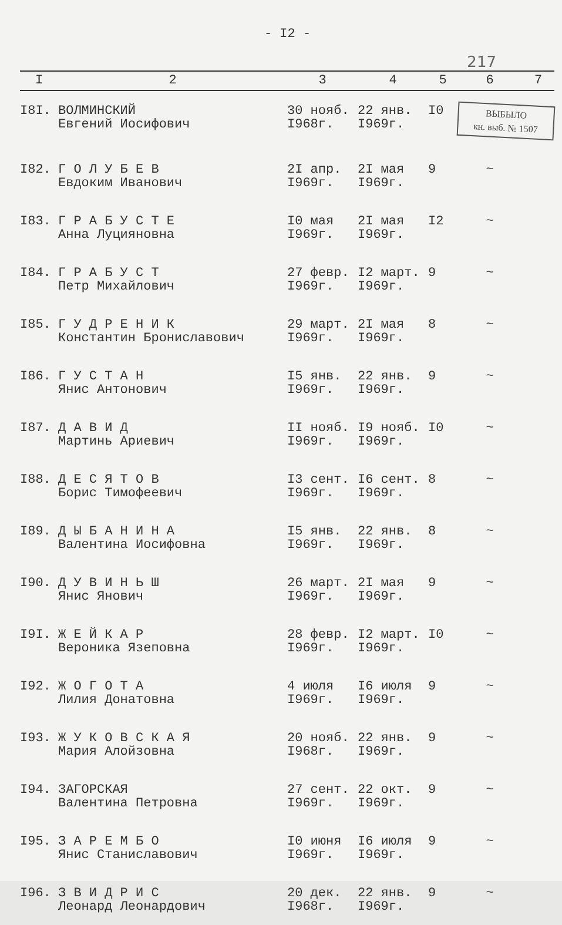- I2 -
217
| I | 2 | 3 | 4 | 5 | 6 | 7 |
| --- | --- | --- | --- | --- | --- | --- |
| I8I. | ВОЛМИНСКИЙ Евгений Иосифович | 30 нояб. I968г. | 22 янв. I969г. | I0 | ВЫБЫЛО кн. выб. № 1507 | |
| I82. | Г О Л У Б Е В Евдоким Иванович | 2I апр. I969г. | 2I мая I969г. | 9 | ~ | |
| I83. | Г Р А Б У С Т Е Анна Луцияновна | I0 мая I969г. | 2I мая I969г. | I2 | ~ | |
| I84. | Г Р А Б У С Т Петр Михайлович | 27 февр. I969г. | I2 март. I969г. | 9 | ~ | |
| I85. | Г У Д Р Е Н И К Константин Брониславович | 29 март. I969г. | 2I мая I969г. | 8 | ~ | |
| I86. | Г У С Т А Н Янис Антонович | I5 янв. I969г. | 22 янв. I969г. | 9 | ~ | |
| I87. | Д А В И Д Мартинь Ариевич | II нояб. I969г. | I9 нояб. I969г. | I0 | ~ | |
| I88. | Д Е С Я Т О В Борис Тимофеевич | I3 сент. I969г. | I6 сент. I969г. | 8 | ~ | |
| I89. | Д Ы Б А Н И Н А Валентина Иосифовна | I5 янв. I969г. | 22 янв. I969г. | 8 | ~ | |
| I90. | Д У В И Н Ь Ш Янис Янович | 26 март. I969г. | 2I мая I969г. | 9 | ~ | |
| I9I. | Ж Е Й К А Р Вероника Язеповна | 28 февр. I969г. | I2 март. I969г. | I0 | ~ | |
| I92. | Ж О Г О Т А Лилия Донатовна | 4 июля I969г. | I6 июля I969г. | 9 | ~ | |
| I93. | Ж У К О В С К А Я Мария Алойзовна | 20 нояб. I968г. | 22 янв. I969г. | 9 | ~ | |
| I94. | ЗАГОРСКАЯ Валентина Петровна | 27 сент. I969г. | 22 окт. I969г. | 9 | ~ | |
| I95. | З А Р Е М Б О Янис Станиславович | I0 июня I969г. | I6 июля I969г. | 9 | ~ | |
| I96. | З В И Д Р И С Леонард Леонардович | 20 дек. I968г. | 22 янв. I969г. | 9 | ~ | |